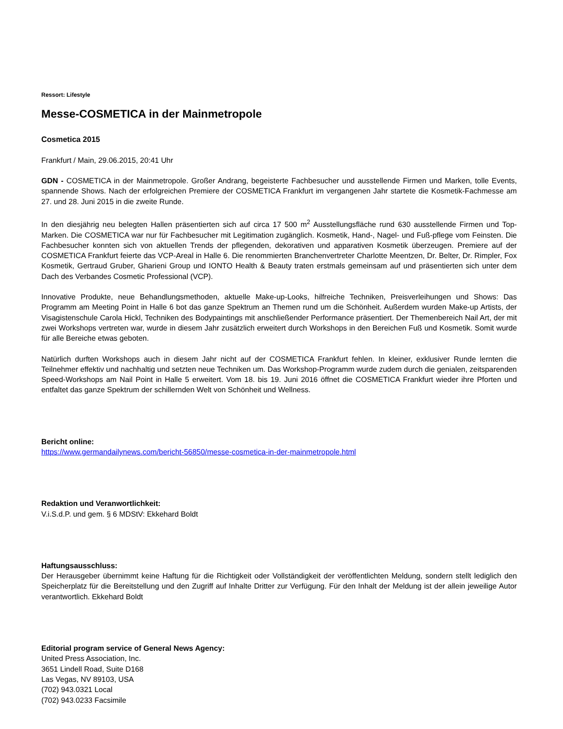Ressort: Lifestyle
Messe-COSMETICA in der Mainmetropole
Cosmetica 2015
Frankfurt / Main, 29.06.2015, 20:41 Uhr
GDN - COSMETICA in der Mainmetropole. Großer Andrang, begeisterte Fachbesucher und ausstellende Firmen und Marken, tolle Events, spannende Shows. Nach der erfolgreichen Premiere der COSMETICA Frankfurt im vergangenen Jahr startete die Kosmetik-Fachmesse am 27. und 28. Juni 2015 in die zweite Runde.
In den diesjährig neu belegten Hallen präsentierten sich auf circa 17 500 m<sup>2</sup> Ausstellungsfläche rund 630 ausstellende Firmen und Top-Marken. Die COSMETICA war nur für Fachbesucher mit Legitimation zugänglich. Kosmetik, Hand-, Nagel- und Fuß-pflege vom Feinsten. Die Fachbesucher konnten sich von aktuellen Trends der pflegenden, dekorativen und apparativen Kosmetik überzeugen. Premiere auf der COSMETICA Frankfurt feierte das VCP-Areal in Halle 6. Die renommierten Branchenvertreter Charlotte Meentzen, Dr. Belter, Dr. Rimpler, Fox Kosmetik, Gertraud Gruber, Gharieni Group und IONTO Health & Beauty traten erstmals gemeinsam auf und präsentierten sich unter dem Dach des Verbandes Cosmetic Professional (VCP).
Innovative Produkte, neue Behandlungsmethoden, aktuelle Make-up-Looks, hilfreiche Techniken, Preisverleihungen und Shows: Das Programm am Meeting Point in Halle 6 bot das ganze Spektrum an Themen rund um die Schönheit. Außerdem wurden Make-up Artists, der Visagistenschule Carola Hickl, Techniken des Bodypaintings mit anschließender Performance präsentiert. Der Themenbereich Nail Art, der mit zwei Workshops vertreten war, wurde in diesem Jahr zusätzlich erweitert durch Workshops in den Bereichen Fuß und Kosmetik. Somit wurde für alle Bereiche etwas geboten.
Natürlich durften Workshops auch in diesem Jahr nicht auf der COSMETICA Frankfurt fehlen. In kleiner, exklusiver Runde lernten die Teilnehmer effektiv und nachhaltig und setzten neue Techniken um. Das Workshop-Programm wurde zudem durch die genialen, zeitsparenden Speed-Workshops am Nail Point in Halle 5 erweitert. Vom 18. bis 19. Juni 2016 öffnet die COSMETICA Frankfurt wieder ihre Pforten und entfaltet das ganze Spektrum der schillernden Welt von Schönheit und Wellness.
Bericht online:
https://www.germandailynews.com/bericht-56850/messe-cosmetica-in-der-mainmetropole.html
Redaktion und Veranwortlichkeit:
V.i.S.d.P. und gem. § 6 MDStV: Ekkehard Boldt
Haftungsausschluss:
Der Herausgeber übernimmt keine Haftung für die Richtigkeit oder Vollständigkeit der veröffentlichten Meldung, sondern stellt lediglich den Speicherplatz für die Bereitstellung und den Zugriff auf Inhalte Dritter zur Verfügung. Für den Inhalt der Meldung ist der allein jeweilige Autor verantwortlich. Ekkehard Boldt
Editorial program service of General News Agency:
United Press Association, Inc.
3651 Lindell Road, Suite D168
Las Vegas, NV 89103, USA
(702) 943.0321 Local
(702) 943.0233 Facsimile